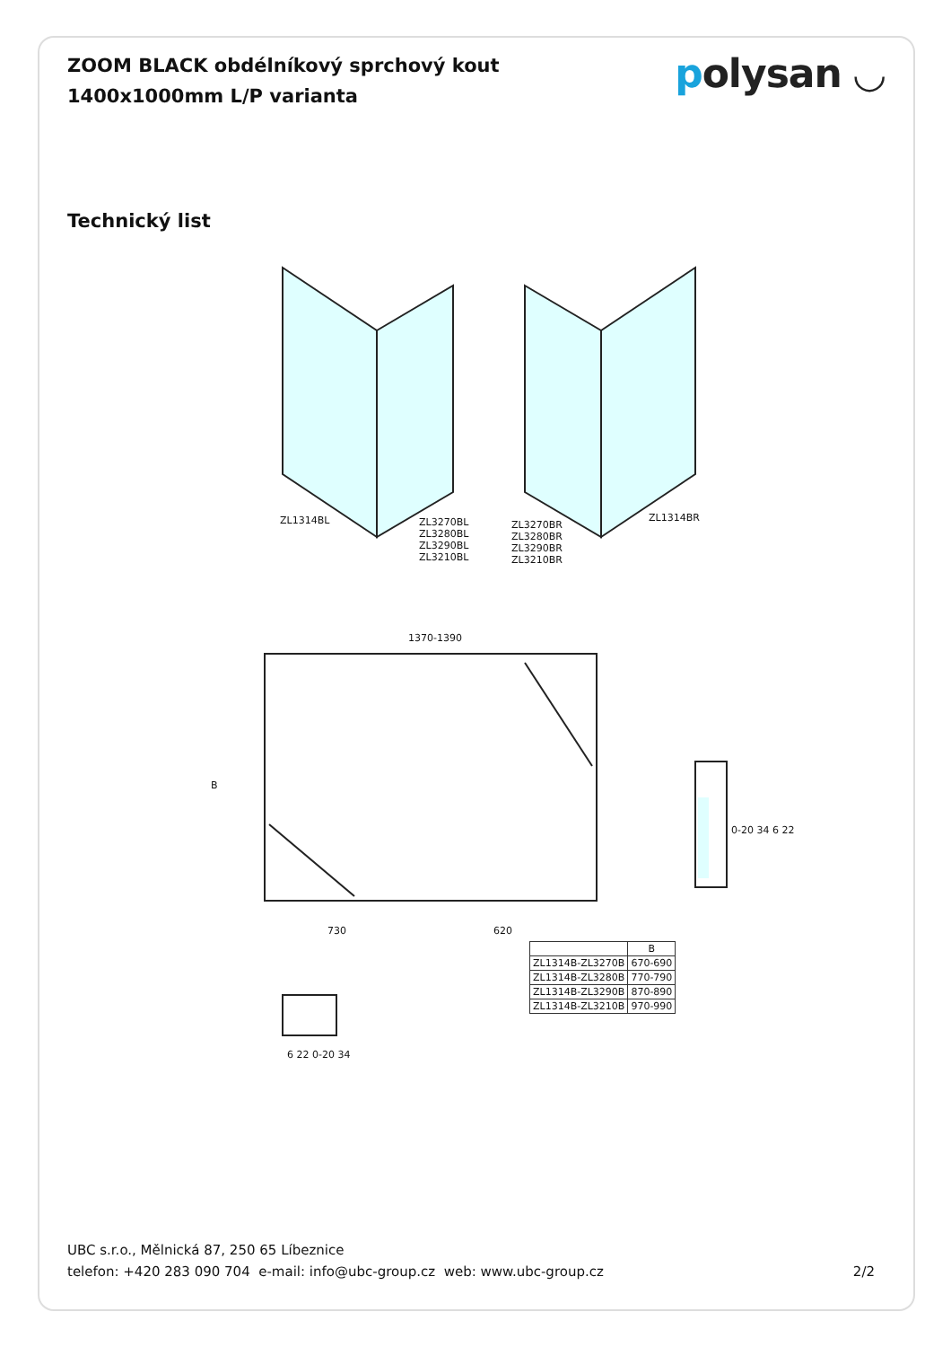ZOOM BLACK obdélníkový sprchový kout
1400x1000mm L/P varianta
polysan ◡
Technický list
ZL1314BL
ZL3270BL
ZL3280BL
ZL3290BL
ZL3210BL
ZL3270BR
ZL3280BR
ZL3290BR
ZL3210BR
ZL1314BR
1370-1390
B
730 620
0-20 34 6 22
6 22 0-20 34
| | B |
| --- | --- |
| ZL1314B-ZL3270B | 670-690 |
| ZL1314B-ZL3280B | 770-790 |
| ZL1314B-ZL3290B | 870-890 |
| ZL1314B-ZL3210B | 970-990 |
UBC s.r.o., Mělnická 87, 250 65 Líbeznice
telefon: +420 283 090 704 e-mail: info@ubc-group.cz web: www.ubc-group.cz
2/2